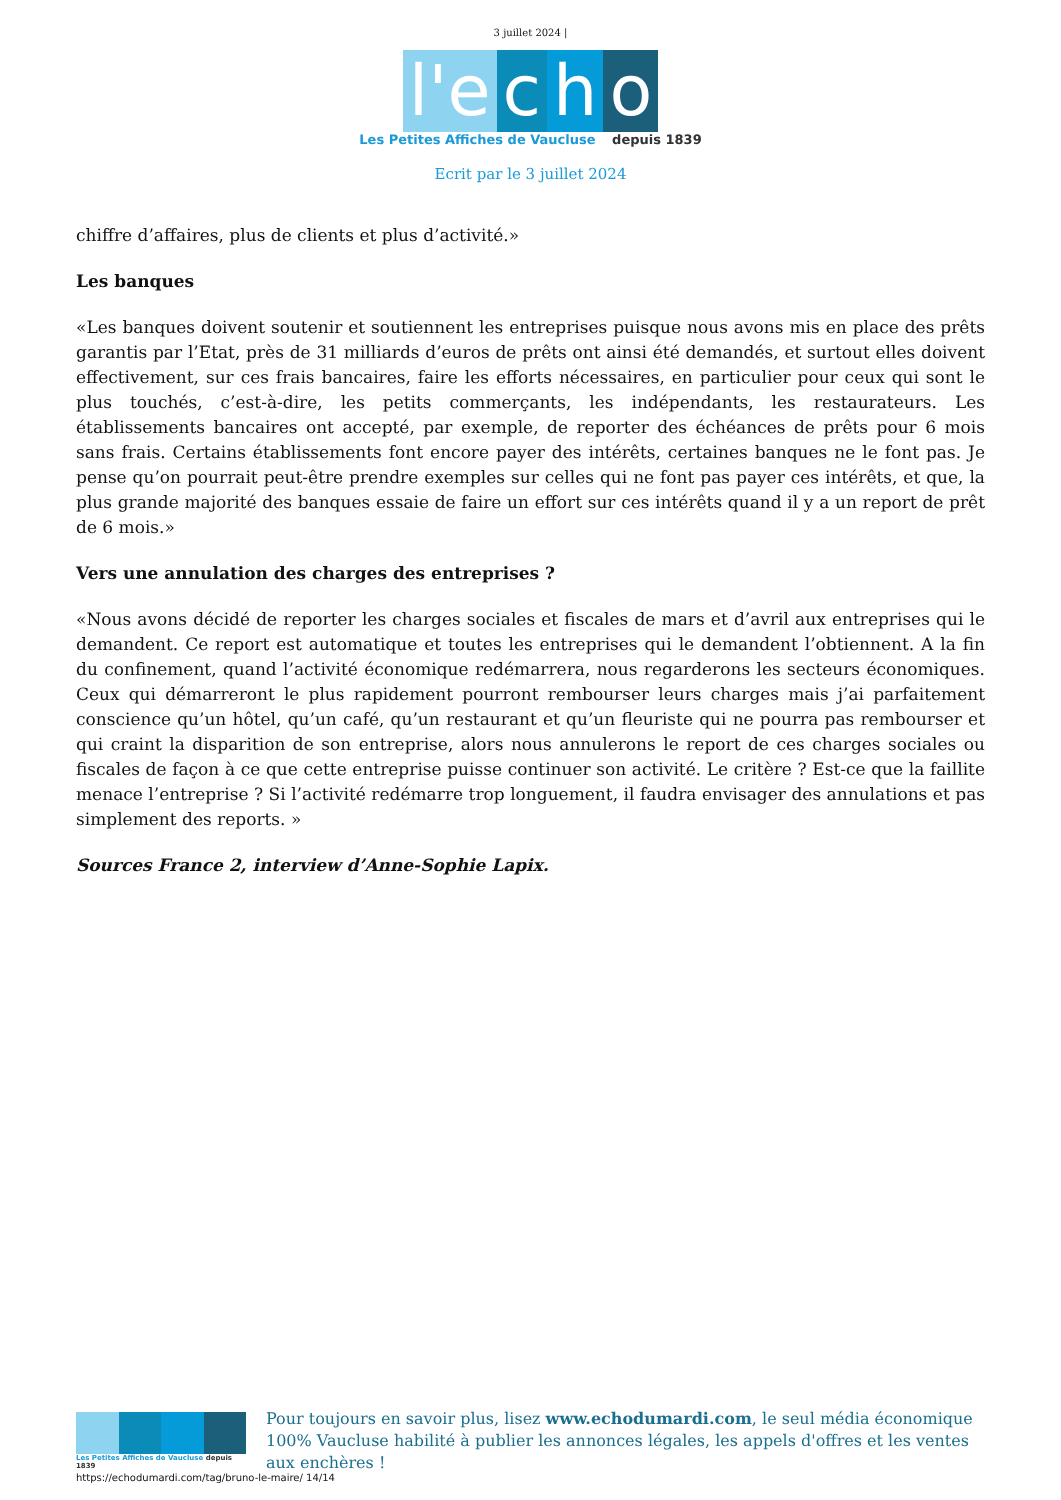3 juillet 2024 |
l'e c h o
Les Petites Affiches de Vaucluse depuis 1839
Ecrit par le 3 juillet 2024
chiffre d’affaires, plus de clients et plus d’activité.»
Les banques
«Les banques doivent soutenir et soutiennent les entreprises puisque nous avons mis en place des prêts garantis par l’Etat, près de 31 milliards d’euros de prêts ont ainsi été demandés, et surtout elles doivent effectivement, sur ces frais bancaires, faire les efforts nécessaires, en particulier pour ceux qui sont le plus touchés, c’est-à-dire, les petits commerçants, les indépendants, les restaurateurs. Les établissements bancaires ont accepté, par exemple, de reporter des échéances de prêts pour 6 mois sans frais. Certains établissements font encore payer des intérêts, certaines banques ne le font pas. Je pense qu’on pourrait peut-être prendre exemples sur celles qui ne font pas payer ces intérêts, et que, la plus grande majorité des banques essaie de faire un effort sur ces intérêts quand il y a un report de prêt de 6 mois.»
Vers une annulation des charges des entreprises ?
«Nous avons décidé de reporter les charges sociales et fiscales de mars et d’avril aux entreprises qui le demandent. Ce report est automatique et toutes les entreprises qui le demandent l’obtiennent. A la fin du confinement, quand l’activité économique redémarrera, nous regarderons les secteurs économiques. Ceux qui démarreront le plus rapidement pourront rembourser leurs charges mais j’ai parfaitement conscience qu’un hôtel, qu’un café, qu’un restaurant et qu’un fleuriste qui ne pourra pas rembourser et qui craint la disparition de son entreprise, alors nous annulerons le report de ces charges sociales ou fiscales de façon à ce que cette entreprise puisse continuer son activité. Le critère ? Est-ce que la faillite menace l’entreprise ? Si l’activité redémarre trop longuement, il faudra envisager des annulations et pas simplement des reports. »
Sources France 2, interview d’Anne-Sophie Lapix.
Les Petites Affiches de Vaucluse depuis 1839
Pour toujours en savoir plus, lisez www.echodumardi.com, le seul média économique 100% Vaucluse habilité à publier les annonces légales, les appels d'offres et les ventes aux enchères !
https://echodumardi.com/tag/bruno-le-maire/ 14/14